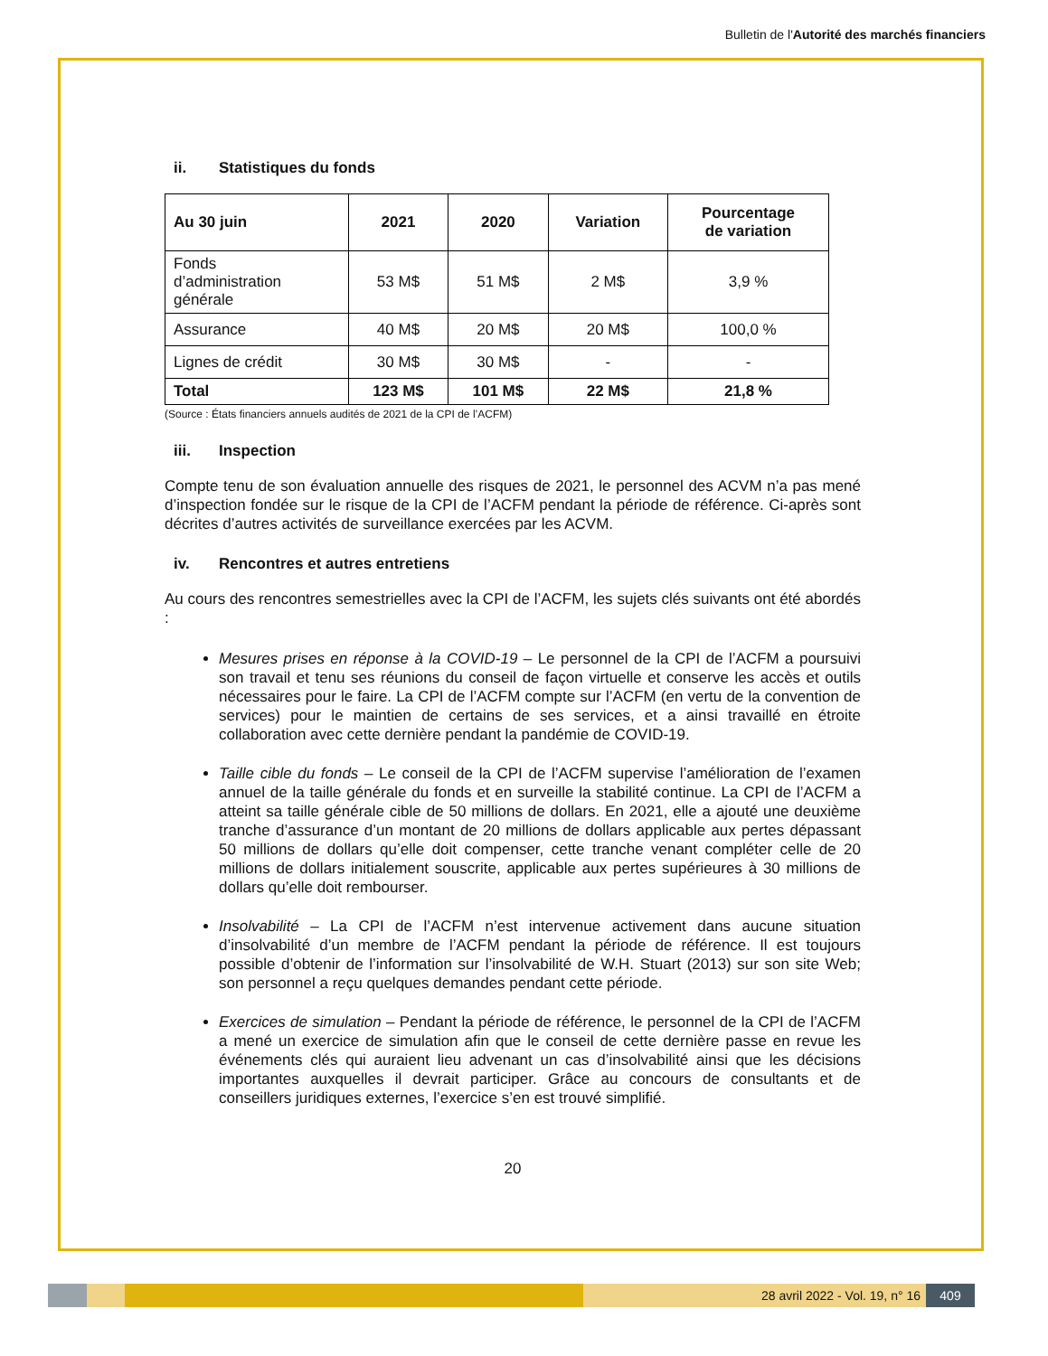Bulletin de l'Autorité des marchés financiers
ii. Statistiques du fonds
| Au 30 juin | 2021 | 2020 | Variation | Pourcentage de variation |
| --- | --- | --- | --- | --- |
| Fonds d’administration générale | 53 M$ | 51 M$ | 2 M$ | 3,9 % |
| Assurance | 40 M$ | 20 M$ | 20 M$ | 100,0 % |
| Lignes de crédit | 30 M$ | 30 M$ | - | - |
| Total | 123 M$ | 101 M$ | 22 M$ | 21,8 % |
(Source : États financiers annuels audités de 2021 de la CPI de l’ACFM)
iii. Inspection
Compte tenu de son évaluation annuelle des risques de 2021, le personnel des ACVM n’a pas mené d’inspection fondée sur le risque de la CPI de l’ACFM pendant la période de référence. Ci-après sont décrites d’autres activités de surveillance exercées par les ACVM.
iv. Rencontres et autres entretiens
Au cours des rencontres semestrielles avec la CPI de l’ACFM, les sujets clés suivants ont été abordés :
Mesures prises en réponse à la COVID-19 – Le personnel de la CPI de l’ACFM a poursuivi son travail et tenu ses réunions du conseil de façon virtuelle et conserve les accès et outils nécessaires pour le faire. La CPI de l’ACFM compte sur l’ACFM (en vertu de la convention de services) pour le maintien de certains de ses services, et a ainsi travaillé en étroite collaboration avec cette dernière pendant la pandémie de COVID-19.
Taille cible du fonds – Le conseil de la CPI de l’ACFM supervise l’amélioration de l’examen annuel de la taille générale du fonds et en surveille la stabilité continue. La CPI de l’ACFM a atteint sa taille générale cible de 50 millions de dollars. En 2021, elle a ajouté une deuxième tranche d’assurance d’un montant de 20 millions de dollars applicable aux pertes dépassant 50 millions de dollars qu’elle doit compenser, cette tranche venant compléter celle de 20 millions de dollars initialement souscrite, applicable aux pertes supérieures à 30 millions de dollars qu’elle doit rembourser.
Insolvabilité – La CPI de l’ACFM n’est intervenue activement dans aucune situation d’insolvabilité d’un membre de l’ACFM pendant la période de référence. Il est toujours possible d’obtenir de l’information sur l’insolvabilité de W.H. Stuart (2013) sur son site Web; son personnel a reçu quelques demandes pendant cette période.
Exercices de simulation – Pendant la période de référence, le personnel de la CPI de l’ACFM a mené un exercice de simulation afin que le conseil de cette dernière passe en revue les événements clés qui auraient lieu advenant un cas d’insolvabilité ainsi que les décisions importantes auxquelles il devrait participer. Grâce au concours de consultants et de conseillers juridiques externes, l’exercice s’en est trouvé simplifié.
20
28 avril 2022 - Vol. 19, n° 16 409